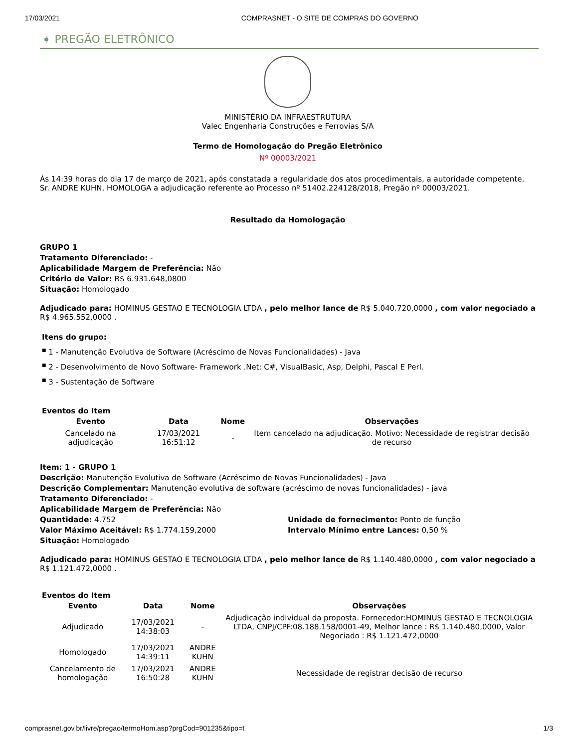17/03/2021 COMPRASNET - O SITE DE COMPRAS DO GOVERNO
➧ PREGÃO ELETRÔNICO
MINISTÉRIO DA INFRAESTRUTURA
Valec Engenharia Construções e Ferrovias S/A
Termo de Homologação do Pregão Eletrônico
Nº 00003/2021
Às 14:39 horas do dia 17 de março de 2021, após constatada a regularidade dos atos procedimentais, a autoridade competente, Sr. ANDRE KUHN, HOMOLOGA a adjudicação referente ao Processo nº 51402.224128/2018, Pregão nº 00003/2021.
Resultado da Homologação
GRUPO 1
Tratamento Diferenciado: -
Aplicabilidade Margem de Preferência: Não
Critério de Valor: R$ 6.931.648,0800
Situação: Homologado
Adjudicado para: HOMINUS GESTAO E TECNOLOGIA LTDA , pelo melhor lance de R$ 5.040.720,0000 , com valor negociado a R$ 4.965.552,0000 .
Itens do grupo:
■ 1 - Manutenção Evolutiva de Software (Acréscimo de Novas Funcionalidades) - Java
■ 2 - Desenvolvimento de Novo Software- Framework .Net: C#, VisualBasic, Asp, Delphi, Pascal E Perl.
■ 3 - Sustentação de Software
Eventos do Item
| Evento | Data | Nome | Observações |
| --- | --- | --- | --- |
| Cancelado na adjudicação | 17/03/2021 16:51:12 | - | Item cancelado na adjudicação. Motivo: Necessidade de registrar decisão de recurso |
Item: 1 - GRUPO 1
Descrição: Manutenção Evolutiva de Software (Acréscimo de Novas Funcionalidades) - Java
Descrição Complementar: Manutenção evolutiva de software (acréscimo de novas funcionalidades) - java
Tratamento Diferenciado: -
Aplicabilidade Margem de Preferência: Não
Quantidade: 4.752
Valor Máximo Aceitável: R$ 1.774.159,2000
Unidade de fornecimento: Ponto de função
Intervalo Mínimo entre Lances: 0,50 %
Situação: Homologado
Adjudicado para: HOMINUS GESTAO E TECNOLOGIA LTDA , pelo melhor lance de R$ 1.140.480,0000 , com valor negociado a R$ 1.121.472,0000 .
Eventos do Item
| Evento | Data | Nome | Observações |
| --- | --- | --- | --- |
| Adjudicado | 17/03/2021 14:38:03 | - | Adjudicação individual da proposta. Fornecedor:HOMINUS GESTAO E TECNOLOGIA LTDA, CNPJ/CPF:08.188.158/0001-49, Melhor lance : R$ 1.140.480,0000, Valor Negociado : R$ 1.121.472,0000 |
| Homologado | 17/03/2021 14:39:11 | ANDRE KUHN | |
| Cancelamento de homologação | 17/03/2021 16:50:28 | ANDRE KUHN | Necessidade de registrar decisão de recurso |
comprasnet.gov.br/livre/pregao/termoHom.asp?prgCod=901235&tipo=t 1/3